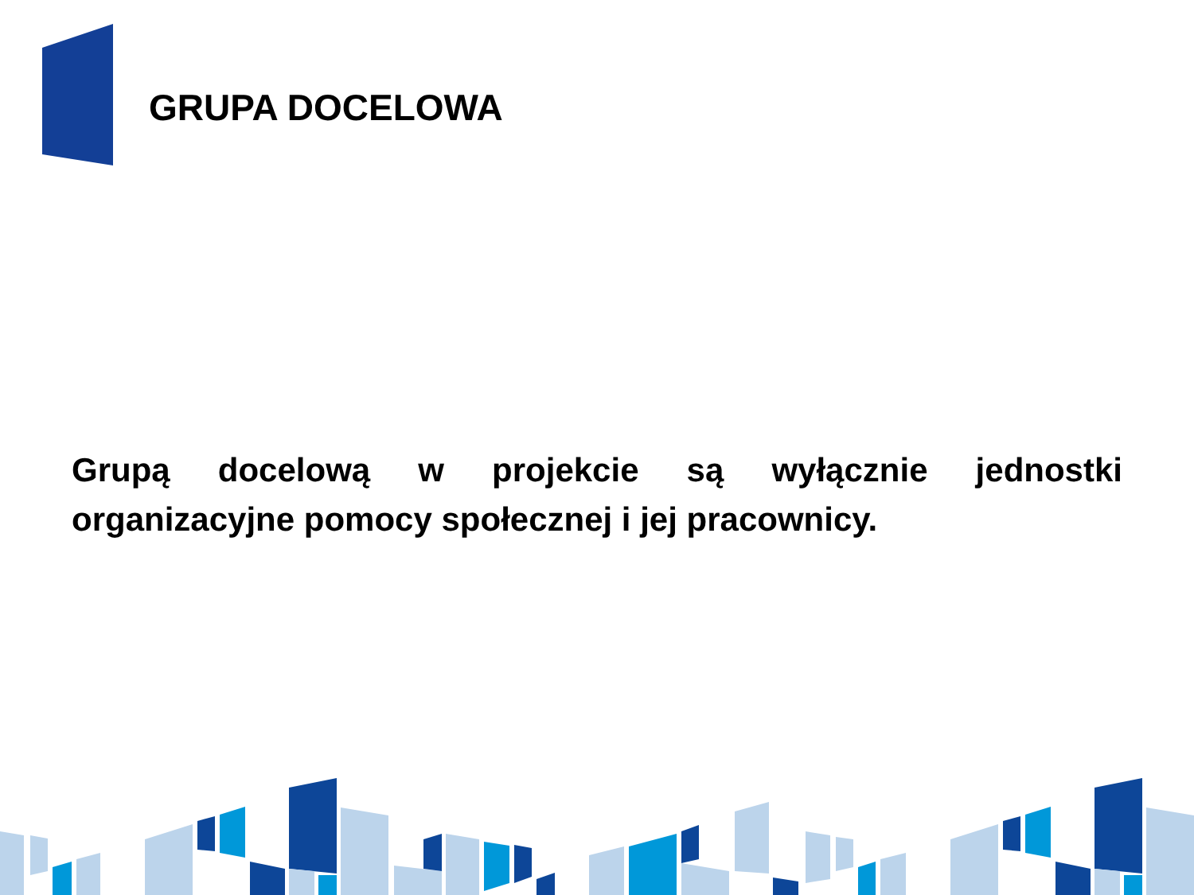GRUPA DOCELOWA
Grupą docelową w projekcie są wyłącznie jednostki organizacyjne pomocy społecznej i jej pracownicy.